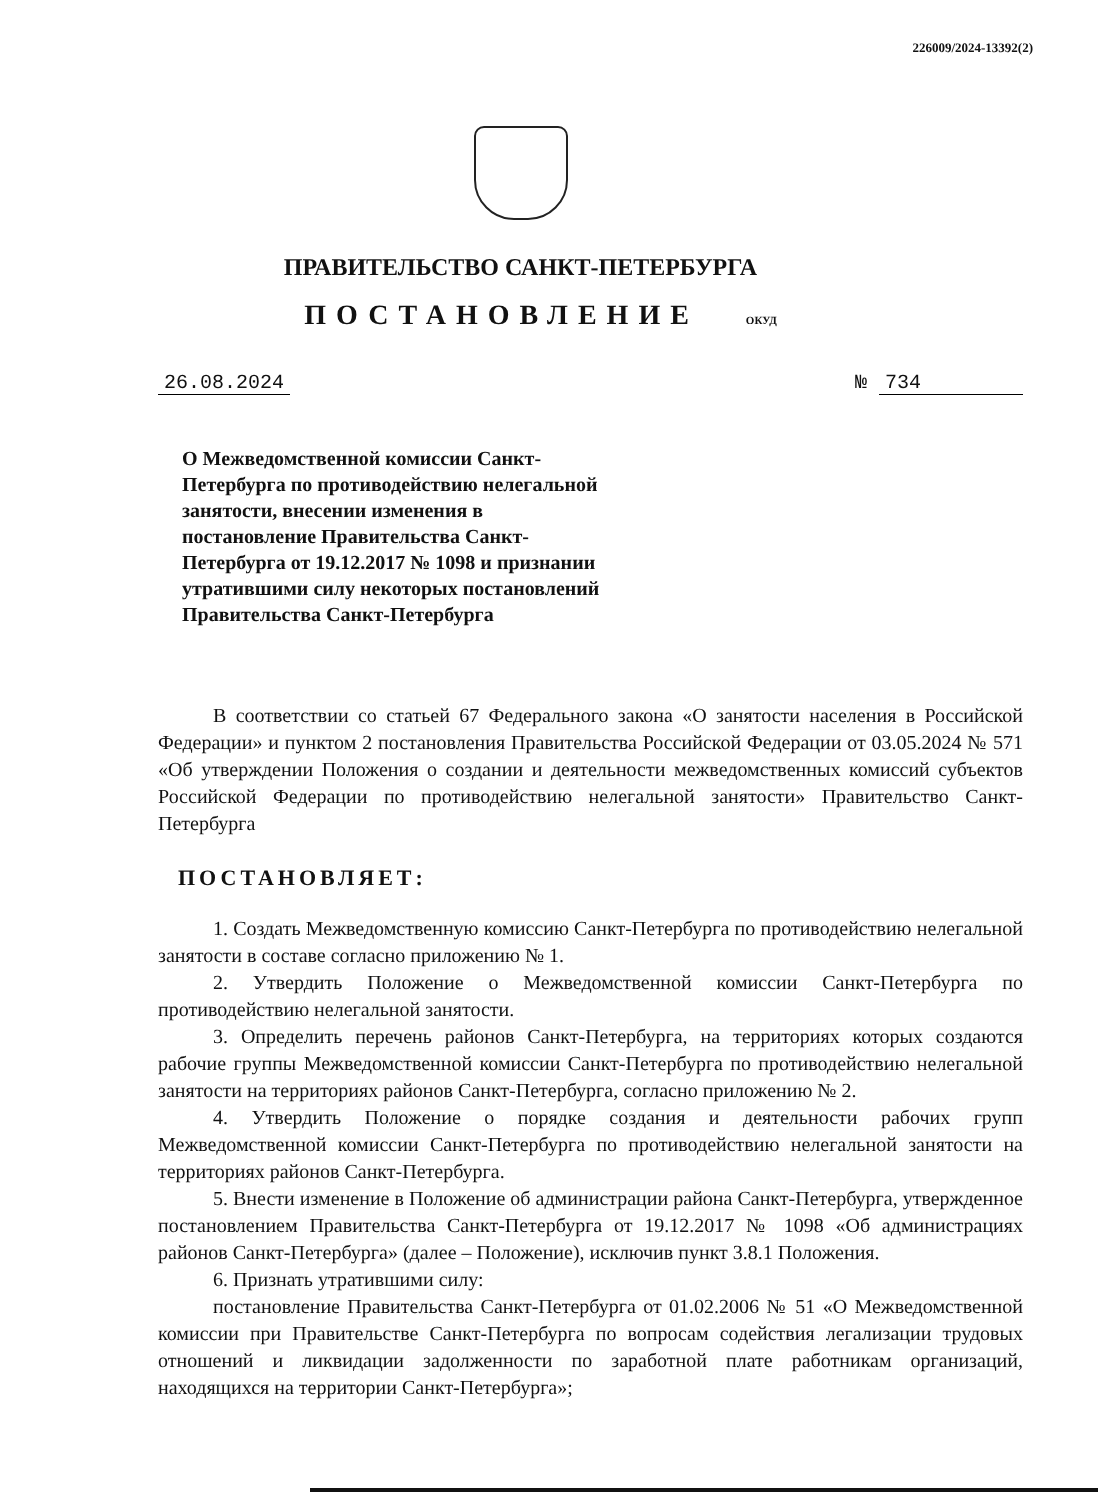226009/2024-13392(2)
ПРАВИТЕЛЬСТВО САНКТ-ПЕТЕРБУРГА
ПОСТАНОВЛЕНИЕ ОКУД
26.08.2024 № 734
О Межведомственной комиссии Санкт-Петербурга по противодействию нелегальной занятости, внесении изменения в постановление Правительства Санкт-Петербурга от 19.12.2017 № 1098 и признании утратившими силу некоторых постановлений Правительства Санкт-Петербурга
В соответствии со статьей 67 Федерального закона «О занятости населения в Российской Федерации» и пунктом 2 постановления Правительства Российской Федерации от 03.05.2024 № 571 «Об утверждении Положения о создании и деятельности межведомственных комиссий субъектов Российской Федерации по противодействию нелегальной занятости» Правительство Санкт-Петербурга
ПОСТАНОВЛЯЕТ:
1. Создать Межведомственную комиссию Санкт-Петербурга по противодействию нелегальной занятости в составе согласно приложению № 1.
2. Утвердить Положение о Межведомственной комиссии Санкт-Петербурга по противодействию нелегальной занятости.
3. Определить перечень районов Санкт-Петербурга, на территориях которых создаются рабочие группы Межведомственной комиссии Санкт-Петербурга по противодействию нелегальной занятости на территориях районов Санкт-Петербурга, согласно приложению № 2.
4. Утвердить Положение о порядке создания и деятельности рабочих групп Межведомственной комиссии Санкт-Петербурга по противодействию нелегальной занятости на территориях районов Санкт-Петербурга.
5. Внести изменение в Положение об администрации района Санкт-Петербурга, утвержденное постановлением Правительства Санкт-Петербурга от 19.12.2017 № 1098 «Об администрациях районов Санкт-Петербурга» (далее – Положение), исключив пункт 3.8.1 Положения.
6. Признать утратившими силу:
постановление Правительства Санкт-Петербурга от 01.02.2006 № 51 «О Межведомственной комиссии при Правительстве Санкт-Петербурга по вопросам содействия легализации трудовых отношений и ликвидации задолженности по заработной плате работникам организаций, находящихся на территории Санкт-Петербурга»;